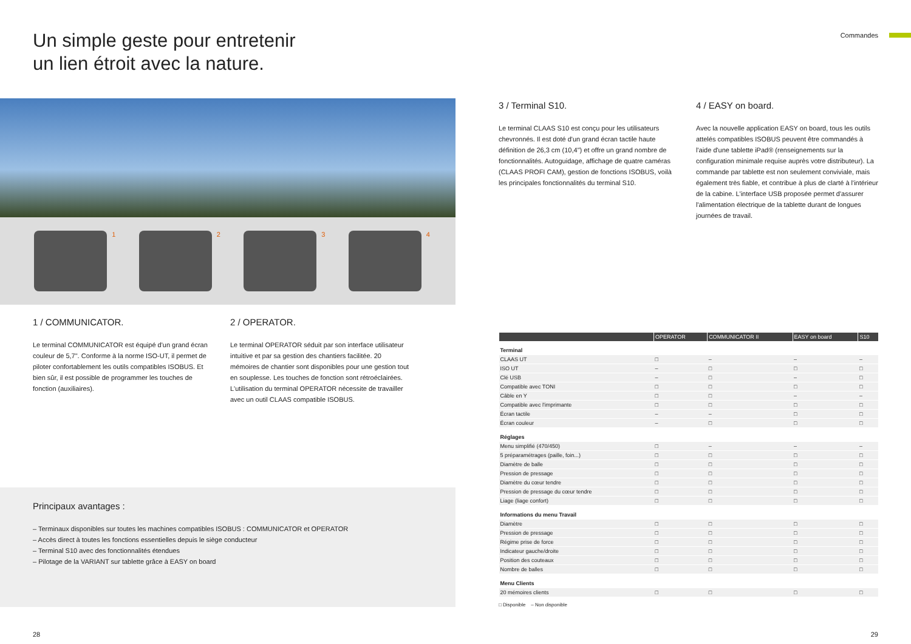Un simple geste pour entretenir
un lien étroit avec la nature.
1
2
3
4
1 / COMMUNICATOR.
Le terminal COMMUNICATOR est équipé d'un grand écran couleur de 5,7". Conforme à la norme ISO-UT, il permet de piloter confortablement les outils compatibles ISOBUS. Et bien sûr, il est possible de programmer les touches de fonction (auxiliaires).
2 / OPERATOR.
Le terminal OPERATOR séduit par son interface utilisateur intuitive et par sa gestion des chantiers facilitée. 20 mémoires de chantier sont disponibles pour une gestion tout en souplesse. Les touches de fonction sont rétroéclairées. L'utilisation du terminal OPERATOR nécessite de travailler avec un outil CLAAS compatible ISOBUS.
Principaux avantages :
– Terminaux disponibles sur toutes les machines compatibles ISOBUS : COMMUNICATOR et OPERATOR
– Accès direct à toutes les fonctions essentielles depuis le siège conducteur
– Terminal S10 avec des fonctionnalités étendues
– Pilotage de la VARIANT sur tablette grâce à EASY on board
28
Commandes
3 / Terminal S10.
Le terminal CLAAS S10 est conçu pour les utilisateurs chevronnés. Il est doté d'un grand écran tactile haute définition de 26,3 cm (10,4") et offre un grand nombre de fonctionnalités. Autoguidage, affichage de quatre caméras (CLAAS PROFI CAM), gestion de fonctions ISOBUS, voilà les principales fonctionnalités du terminal S10.
4 / EASY on board.
Avec la nouvelle application EASY on board, tous les outils attelés compatibles ISOBUS peuvent être commandés à l'aide d'une tablette iPad® (renseignements sur la configuration minimale requise auprès votre distributeur). La commande par tablette est non seulement conviviale, mais également très fiable, et contribue à plus de clarté à l'intérieur de la cabine. L'interface USB proposée permet d'assurer l'alimentation électrique de la tablette durant de longues journées de travail.
| | OPERATOR | COMMUNICATOR II | EASY on board | S10 |
| --- | --- | --- | --- | --- |
| Terminal | | | | |
| CLAAS UT | □ | – | – | – |
| ISO UT | – | □ | □ | □ |
| Clé USB | – | □ | – | □ |
| Compatible avec TONI | □ | □ | □ | □ |
| Câble en Y | □ | □ | – | – |
| Compatible avec l'imprimante | □ | □ | □ | □ |
| Écran tactile | – | – | □ | □ |
| Écran couleur | – | □ | □ | □ |
| Réglages | | | | |
| Menu simplifié (470/450) | □ | – | – | – |
| 5 préparamétrages (paille, foin...) | □ | □ | □ | □ |
| Diamètre de balle | □ | □ | □ | □ |
| Pression de pressage | □ | □ | □ | □ |
| Diamètre du cœur tendre | □ | □ | □ | □ |
| Pression de pressage du cœur tendre | □ | □ | □ | □ |
| Liage (liage confort) | □ | □ | □ | □ |
| Informations du menu Travail | | | | |
| Diamètre | □ | □ | □ | □ |
| Pression de pressage | □ | □ | □ | □ |
| Régime prise de force | □ | □ | □ | □ |
| Indicateur gauche/droite | □ | □ | □ | □ |
| Position des couteaux | □ | □ | □ | □ |
| Nombre de balles | □ | □ | □ | □ |
| Menu Clients | | | | |
| 20 mémoires clients | □ | □ | □ | □ |
□ Disponible – Non disponible
29